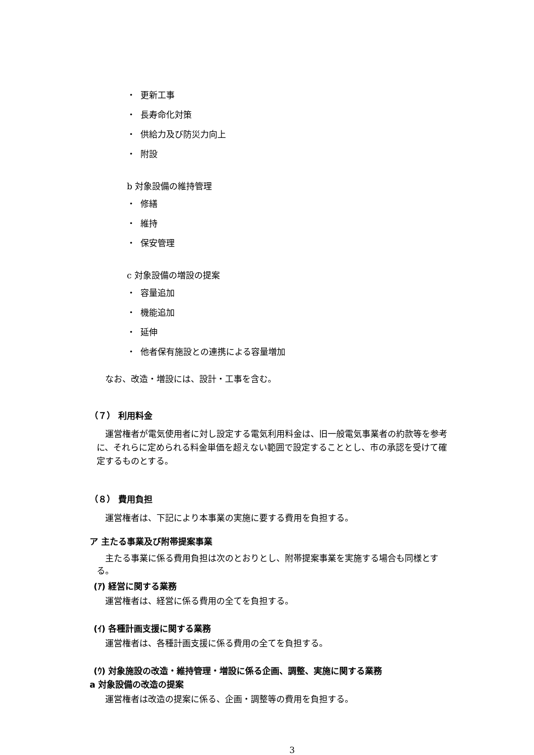・ 更新工事
・ 長寿命化対策
・ 供給力及び防災力向上
・ 附設
b 対象設備の維持管理
・ 修繕
・ 維持
・ 保安管理
c 対象設備の増設の提案
・ 容量追加
・ 機能追加
・ 延伸
・ 他者保有施設との連携による容量増加
なお、改造・増設には、設計・工事を含む。
（７） 利用料金
運営権者が電気使用者に対し設定する電気利用料金は、旧一般電気事業者の約款等を参考に、それらに定められる料金単価を超えない範囲で設定することとし、市の承認を受けて確定するものとする。
（８） 費用負担
運営権者は、下記により本事業の実施に要する費用を負担する。
ア 主たる事業及び附帯提案事業
主たる事業に係る費用負担は次のとおりとし、附帯提案事業を実施する場合も同様とする。
(ｱ) 経営に関する業務
運営権者は、経営に係る費用の全てを負担する。
(ｲ) 各種計画支援に関する業務
運営権者は、各種計画支援に係る費用の全てを負担する。
(ｳ) 対象施設の改造・維持管理・増設に係る企画、調整、実施に関する業務
a 対象設備の改造の提案
運営権者は改造の提案に係る、企画・調整等の費用を負担する。
3